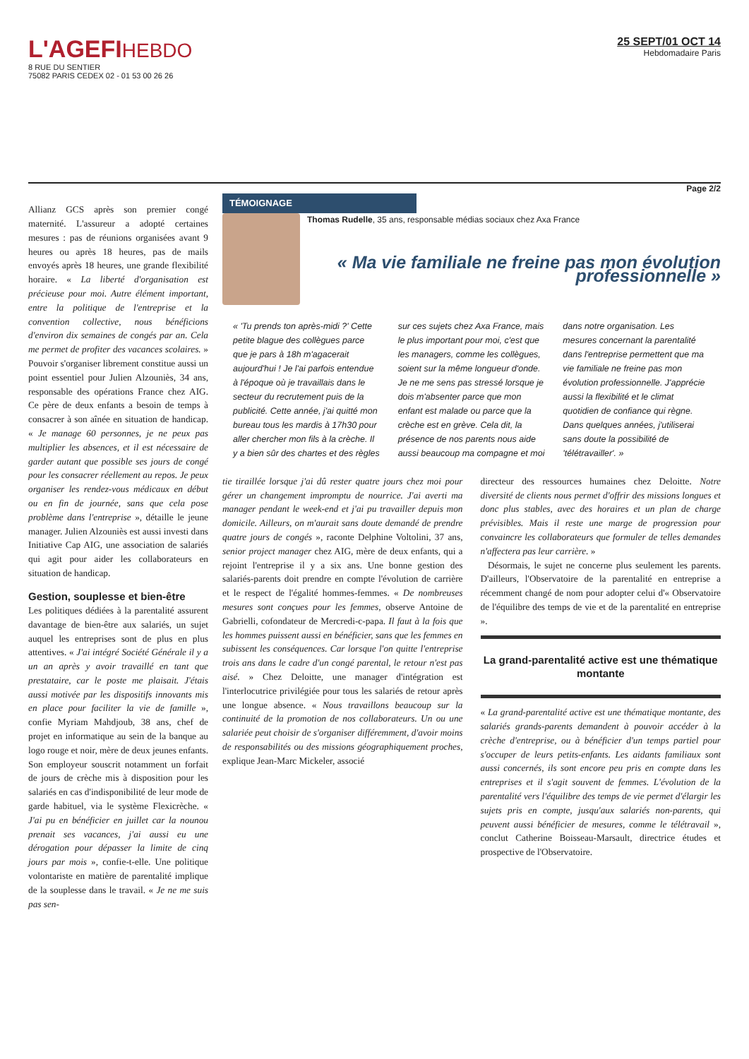L'AGEFIHEBDO
8 RUE DU SENTIER
75082 PARIS CEDEX 02 - 01 53 00 26 26
25 SEPT/01 OCT 14
Hebdomadaire Paris
Page 2/2
Allianz GCS après son premier congé maternité. L'assureur a adopté certaines mesures : pas de réunions organisées avant 9 heures ou après 18 heures, pas de mails envoyés après 18 heures, une grande flexibilité horaire. « La liberté d'organisation est précieuse pour moi. Autre élément important, entre la politique de l'entreprise et la convention collective, nous bénéficions d'environ dix semaines de congés par an. Cela me permet de profiter des vacances scolaires. » Pouvoir s'organiser librement constitue aussi un point essentiel pour Julien Alzouniès, 34 ans, responsable des opérations France chez AIG. Ce père de deux enfants a besoin de temps à consacrer à son aînée en situation de handicap. « Je manage 60 personnes, je ne peux pas multiplier les absences, et il est nécessaire de garder autant que possible ses jours de congé pour les consacrer réellement au repos. Je peux organiser les rendez-vous médicaux en début ou en fin de journée, sans que cela pose problème dans l'entreprise », détaille le jeune manager. Julien Alzouniès est aussi investi dans Initiative Cap AIG, une association de salariés qui agit pour aider les collaborateurs en situation de handicap.
Gestion, souplesse et bien-être
Les politiques dédiées à la parentalité assurent davantage de bien-être aux salariés, un sujet auquel les entreprises sont de plus en plus attentives. « J'ai intégré Société Générale il y a un an après y avoir travaillé en tant que prestataire, car le poste me plaisait. J'étais aussi motivée par les dispositifs innovants mis en place pour faciliter la vie de famille », confie Myriam Mahdjoub, 38 ans, chef de projet en informatique au sein de la banque au logo rouge et noir, mère de deux jeunes enfants. Son employeur souscrit notamment un forfait de jours de crèche mis à disposition pour les salariés en cas d'indisponibilité de leur mode de garde habituel, via le système Flexicrèche. « J'ai pu en bénéficier en juillet car la nounou prenait ses vacances, j'ai aussi eu une dérogation pour dépasser la limite de cinq jours par mois », confie-t-elle. Une politique volontariste en matière de parentalité implique de la souplesse dans le travail. « Je ne me suis pas sen-
TÉMOIGNAGE
Thomas Rudelle, 35 ans, responsable médias sociaux chez Axa France
« Ma vie familiale ne freine pas mon évolution professionnelle »
« 'Tu prends ton après-midi ?' Cette petite blague des collègues parce que je pars à 18h m'agacerait aujourd'hui ! Je l'ai parfois entendue à l'époque où je travaillais dans le secteur du recrutement puis de la publicité. Cette année, j'ai quitté mon bureau tous les mardis à 17h30 pour aller chercher mon fils à la crèche. Il y a bien sûr des chartes et des règles sur ces sujets chez Axa France, mais le plus important pour moi, c'est que les managers, comme les collègues, soient sur la même longueur d'onde. Je ne me sens pas stressé lorsque je dois m'absenter parce que mon enfant est malade ou parce que la crèche est en grève. Cela dit, la présence de nos parents nous aide aussi beaucoup ma compagne et moi dans notre organisation. Les mesures concernant la parentalité dans l'entreprise permettent que ma vie familiale ne freine pas mon évolution professionnelle. J'apprécie aussi la flexibilité et le climat quotidien de confiance qui règne. Dans quelques années, j'utiliserai sans doute la possibilité de 'télétravailler'. »
tie tiraillée lorsque j'ai dû rester quatre jours chez moi pour gérer un changement impromptu de nourrice. J'ai averti ma manager pendant le week-end et j'ai pu travailler depuis mon domicile. Ailleurs, on m'aurait sans doute demandé de prendre quatre jours de congés », raconte Delphine Voltolini, 37 ans, senior project manager chez AIG, mère de deux enfants, qui a rejoint l'entreprise il y a six ans. Une bonne gestion des salariés-parents doit prendre en compte l'évolution de carrière et le respect de l'égalité hommes-femmes. « De nombreuses mesures sont conçues pour les femmes, observe Antoine de Gabrielli, cofondateur de Mercredi-c-papa. Il faut à la fois que les hommes puissent aussi en bénéficier, sans que les femmes en subissent les conséquences. Car lorsque l'on quitte l'entreprise trois ans dans le cadre d'un congé parental, le retour n'est pas aisé. » Chez Deloitte, une manager d'intégration est l'interlocutrice privilégiée pour tous les salariés de retour après une longue absence. « Nous travaillons beaucoup sur la continuité de la promotion de nos collaborateurs. Un ou une salariée peut choisir de s'organiser différemment, d'avoir moins de responsabilités ou des missions géographiquement proches, explique Jean-Marc Mickeler, associé
directeur des ressources humaines chez Deloitte. Notre diversité de clients nous permet d'offrir des missions longues et donc plus stables, avec des horaires et un plan de charge prévisibles. Mais il reste une marge de progression pour convaincre les collaborateurs que formuler de telles demandes n'affectera pas leur carrière. »
Désormais, le sujet ne concerne plus seulement les parents. D'ailleurs, l'Observatoire de la parentalité en entreprise a récemment changé de nom pour adopter celui d'« Observatoire de l'équilibre des temps de vie et de la parentalité en entreprise ».
La grand-parentalité active est une thématique montante
« La grand-parentalité active est une thématique montante, des salariés grands-parents demandent à pouvoir accéder à la crèche d'entreprise, ou à bénéficier d'un temps partiel pour s'occuper de leurs petits-enfants. Les aidants familiaux sont aussi concernés, ils sont encore peu pris en compte dans les entreprises et il s'agit souvent de femmes. L'évolution de la parentalité vers l'équilibre des temps de vie permet d'élargir les sujets pris en compte, jusqu'aux salariés non-parents, qui peuvent aussi bénéficier de mesures, comme le télétravail », conclut Catherine Boisseau-Marsault, directrice études et prospective de l'Observatoire.